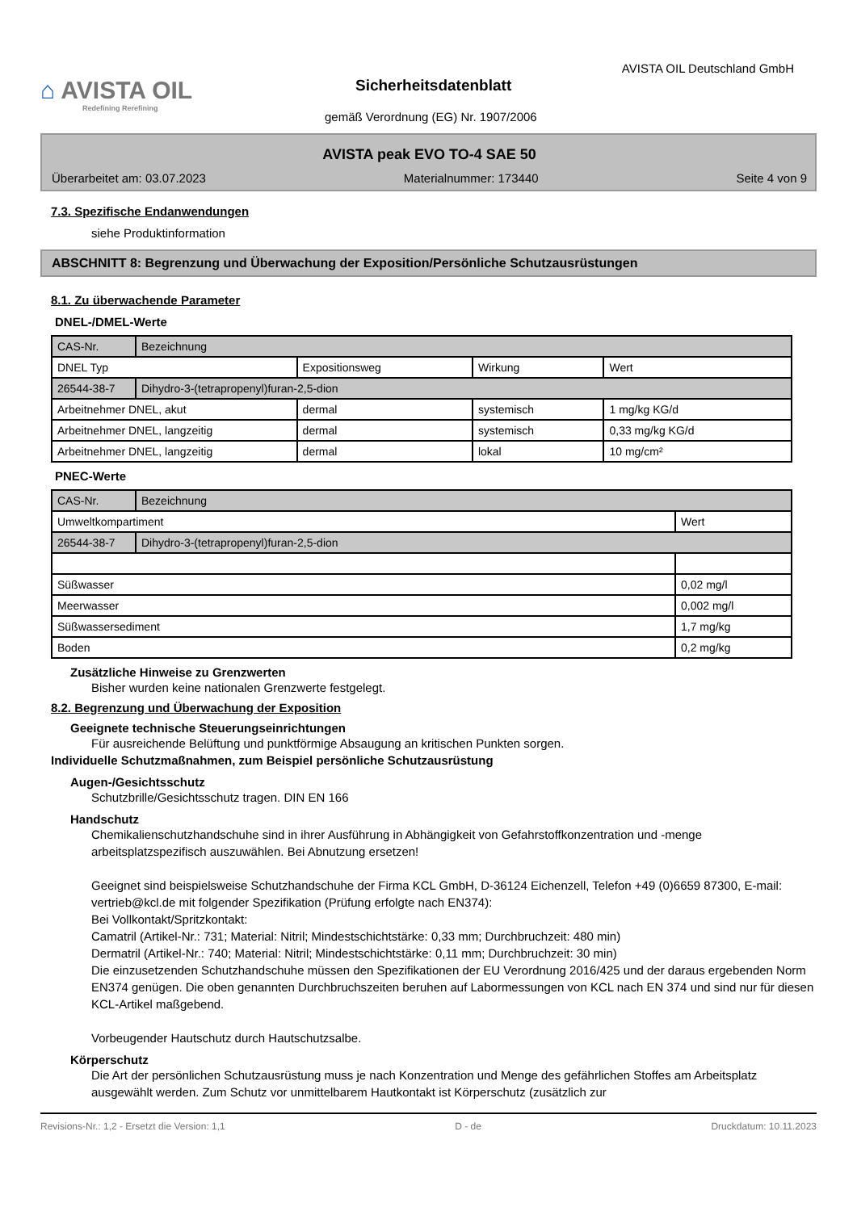⌂ AVISTA OIL
Redefining Rerefining
AVISTA OIL Deutschland GmbH
Sicherheitsdatenblatt
gemäß Verordnung (EG) Nr. 1907/2006
AVISTA peak EVO TO-4 SAE 50
Überarbeitet am: 03.07.2023 Materialnummer: 173440 Seite 4 von 9
7.3. Spezifische Endanwendungen
siehe Produktinformation
ABSCHNITT 8: Begrenzung und Überwachung der Exposition/Persönliche Schutzausrüstungen
8.1. Zu überwachende Parameter
DNEL-/DMEL-Werte
| CAS-Nr. | Bezeichnung | | | |
| DNEL Typ | | Expositionsweg | Wirkung | Wert |
| 26544-38-7 | Dihydro-3-(tetrapropenyl)furan-2,5-dion | | | |
| Arbeitnehmer DNEL, akut | | dermal | systemisch | 1 mg/kg KG/d |
| Arbeitnehmer DNEL, langzeitig | | dermal | systemisch | 0,33 mg/kg KG/d |
| Arbeitnehmer DNEL, langzeitig | | dermal | lokal | 10 mg/cm² |
PNEC-Werte
| CAS-Nr. | Bezeichnung | |
| Umweltkompartiment | | Wert |
| 26544-38-7 | Dihydro-3-(tetrapropenyl)furan-2,5-dion | |
| Süßwasser | | 0,02 mg/l |
| Meerwasser | | 0,002 mg/l |
| Süßwassersediment | | 1,7 mg/kg |
| Boden | | 0,2 mg/kg |
Zusätzliche Hinweise zu Grenzwerten
Bisher wurden keine nationalen Grenzwerte festgelegt.
8.2. Begrenzung und Überwachung der Exposition
Geeignete technische Steuerungseinrichtungen
Für ausreichende Belüftung und punktförmige Absaugung an kritischen Punkten sorgen.
Individuelle Schutzmaßnahmen, zum Beispiel persönliche Schutzausrüstung
Augen-/Gesichtsschutz
Schutzbrille/Gesichtsschutz tragen. DIN EN 166
Handschutz
Chemikalienschutzhandschuhe sind in ihrer Ausführung in Abhängigkeit von Gefahrstoffkonzentration und -menge arbeitsplatzspezifisch auszuwählen. Bei Abnutzung ersetzen!
Geeignet sind beispielsweise Schutzhandschuhe der Firma KCL GmbH, D-36124 Eichenzell, Telefon +49 (0)6659 87300, E-mail: vertrieb@kcl.de mit folgender Spezifikation (Prüfung erfolgte nach EN374):
Bei Vollkontakt/Spritzkontakt:
Camatril (Artikel-Nr.: 731; Material: Nitril; Mindestschichtstärke: 0,33 mm; Durchbruchzeit: 480 min)
Dermatril (Artikel-Nr.: 740; Material: Nitril; Mindestschichtstärke: 0,11 mm; Durchbruchzeit: 30 min)
Die einzusetzenden Schutzhandschuhe müssen den Spezifikationen der EU Verordnung 2016/425 und der daraus ergebenden Norm EN374 genügen. Die oben genannten Durchbruchszeiten beruhen auf Labormessungen von KCL nach EN 374 und sind nur für diesen KCL-Artikel maßgebend.
Vorbeugender Hautschutz durch Hautschutzsalbe.
Körperschutz
Die Art der persönlichen Schutzausrüstung muss je nach Konzentration und Menge des gefährlichen Stoffes am Arbeitsplatz ausgewählt werden. Zum Schutz vor unmittelbarem Hautkontakt ist Körperschutz (zusätzlich zur
Revisions-Nr.: 1,2 - Ersetzt die Version: 1,1 D - de Druckdatum: 10.11.2023